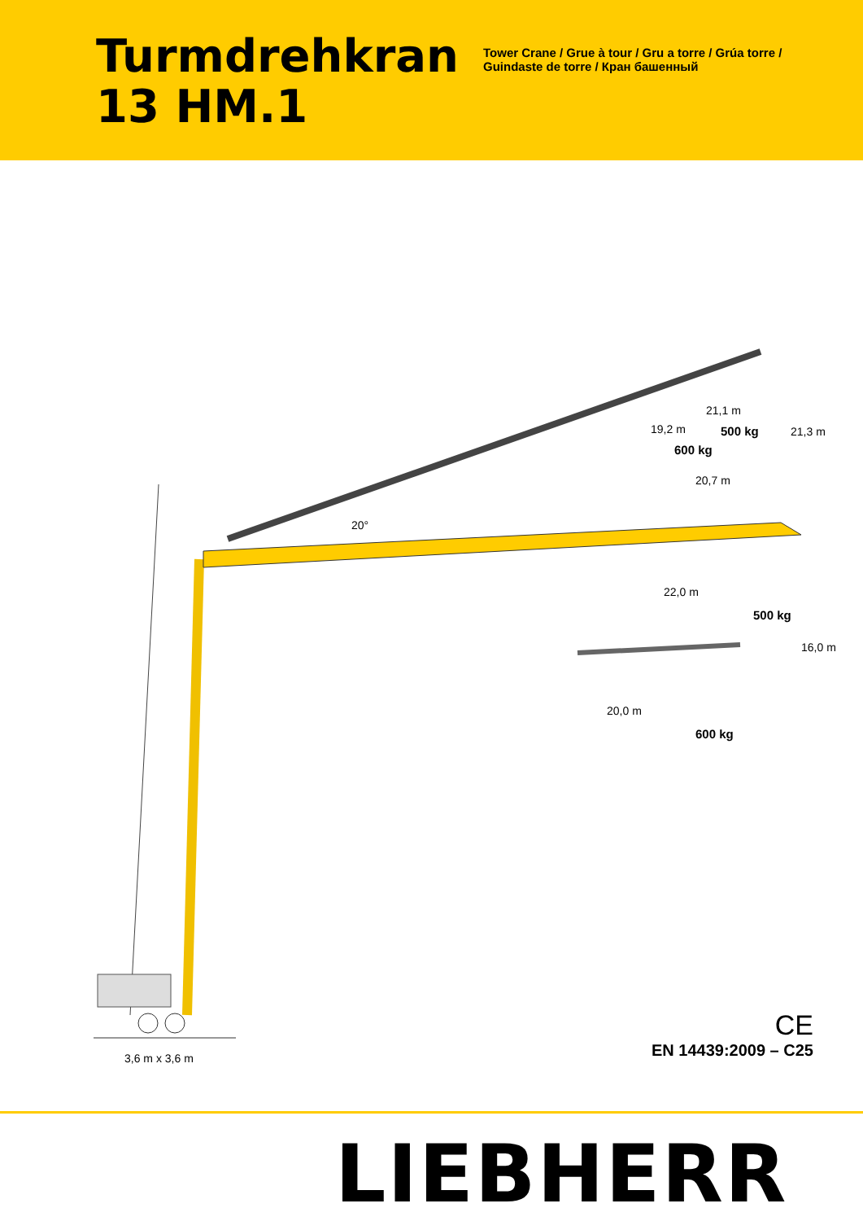Turmdrehkran
13 HM.1
Tower Crane / Grue à tour / Gru a torre / Grúa torre /
Guindaste de torre / Кран башенный
21,1 m
19,2 m 500 kg
600 kg
21,3 m
20,7 m
20°
22,0 m
500 kg
16,0 m
20,0 m
600 kg
3,6 m x 3,6 m
CE
EN 14439:2009 – C25
LIEBHERR